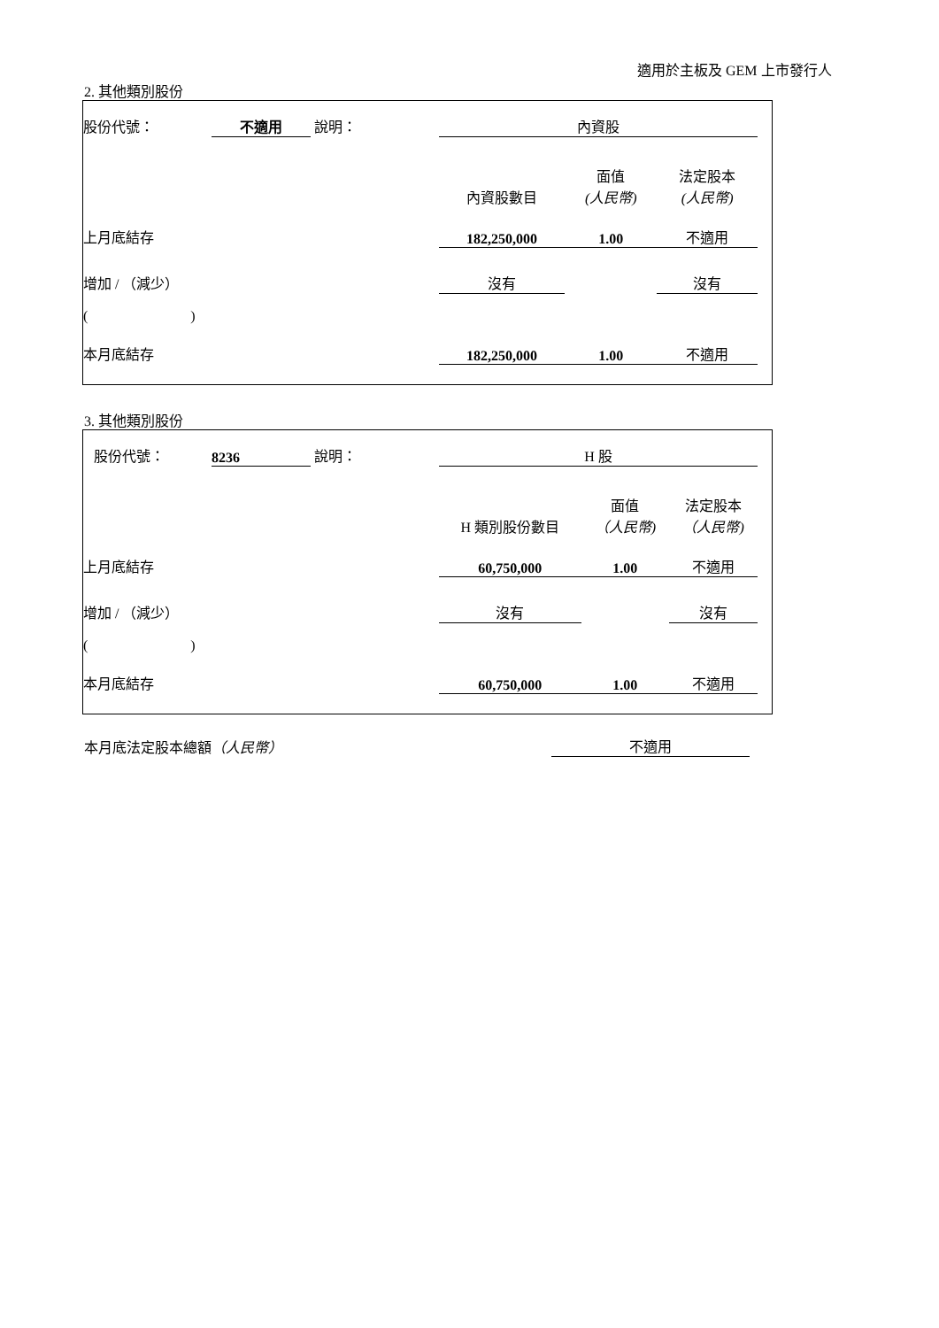適用於主板及 GEM 上市發行人
2. 其他類別股份
| 股份代號： | 不適用 | 說明： | 內資股 | | | |
| | | | 內資股數目 | 面值 (人民幣) | 法定股本 (人民幣) | |
| 上月底結存 | | | 182,250,000 | 1.00 | 不適用 | |
| 增加 / （減少） | | | 沒有 | | 沒有 | |
| ( ) | | | | | | |
| 本月底結存 | | | 182,250,000 | 1.00 | 不適用 | |
3. 其他類別股份
| 股份代號： | 8236 | 說明： | H 股 | | | |
| | | | H 類別股份數目 | 面值 （人民幣) | 法定股本 （人民幣) | |
| 上月底結存 | | | 60,750,000 | 1.00 | 不適用 | |
| 增加 / （減少） | | | 沒有 | | 沒有 | |
| ( ) | | | | | | |
| 本月底結存 | | | 60,750,000 | 1.00 | 不適用 | |
本月底法定股本總額（人民幣） 不適用